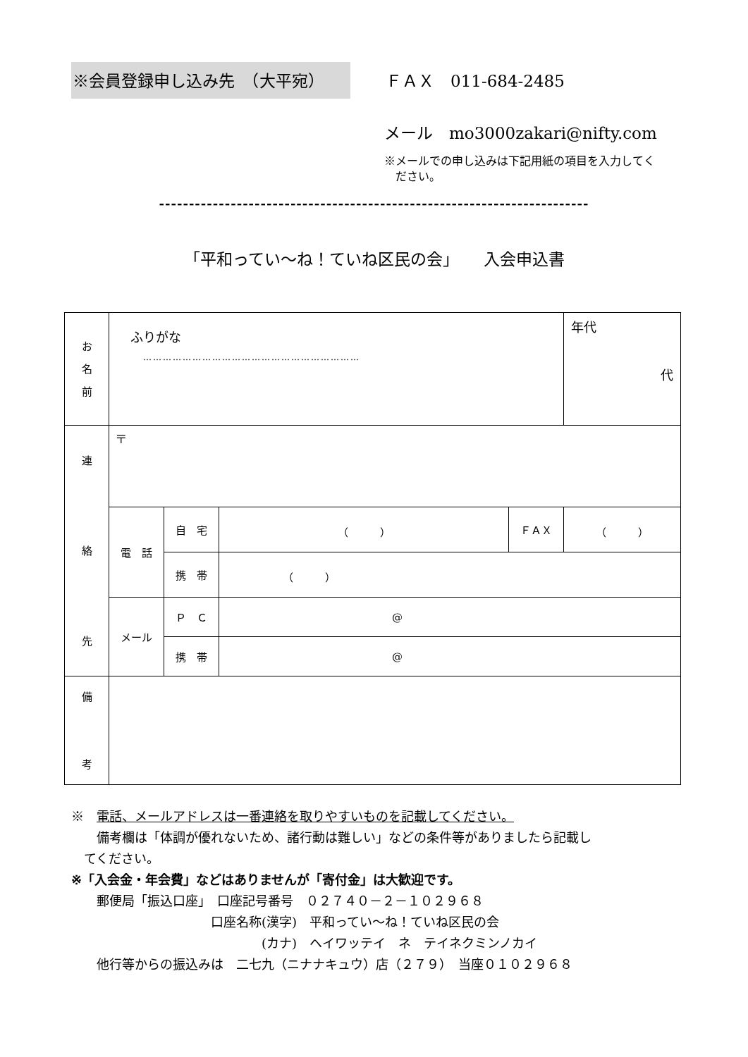※会員登録申し込み先　（大平宛） ＦＡＸ　011-684-2485
メール　mo3000zakari@nifty.com
※メールでの申し込みは下記用紙の項目を入力してく
　ださい。
------------------------------------------------------------------------
「平和ってい〜ね！ていね区民の会」　　入会申込書
| お 名 前 | ふりがな ………………………………………………………… | | | | 年代 代 |
| 連 絡 先 | 〒 | | | | |
| | 電 話 | 自 宅 | （ ） | ＦＡＸ | （ ） |
| | | 携 帯 | （ ） | | |
| | メール | Ｐ Ｃ | @ | | |
| | | 携 帯 | @ | | |
| 備 考 | | | | | |
※　電話、メールアドレスは一番連絡を取りやすいものを記載してください。
　　備考欄は「体調が優れないため、諸行動は難しい」などの条件等がありましたら記載し
　てください。
※「入会金・年会費」などはありませんが「寄付金」は大歓迎です。
　　郵便局「振込口座」　口座記号番号　０２７４０－２－１０２９６８
　　　　　　　　　　　口座名称(漢字)　平和ってい〜ね！ていね区民の会
　　　　　　　　　　　　　　　(カナ)　ヘイワッテイ　ネ　テイネクミンノカイ
　　他行等からの振込みは　二七九（ニナナキュウ）店（２７９）　当座０１０２９６８